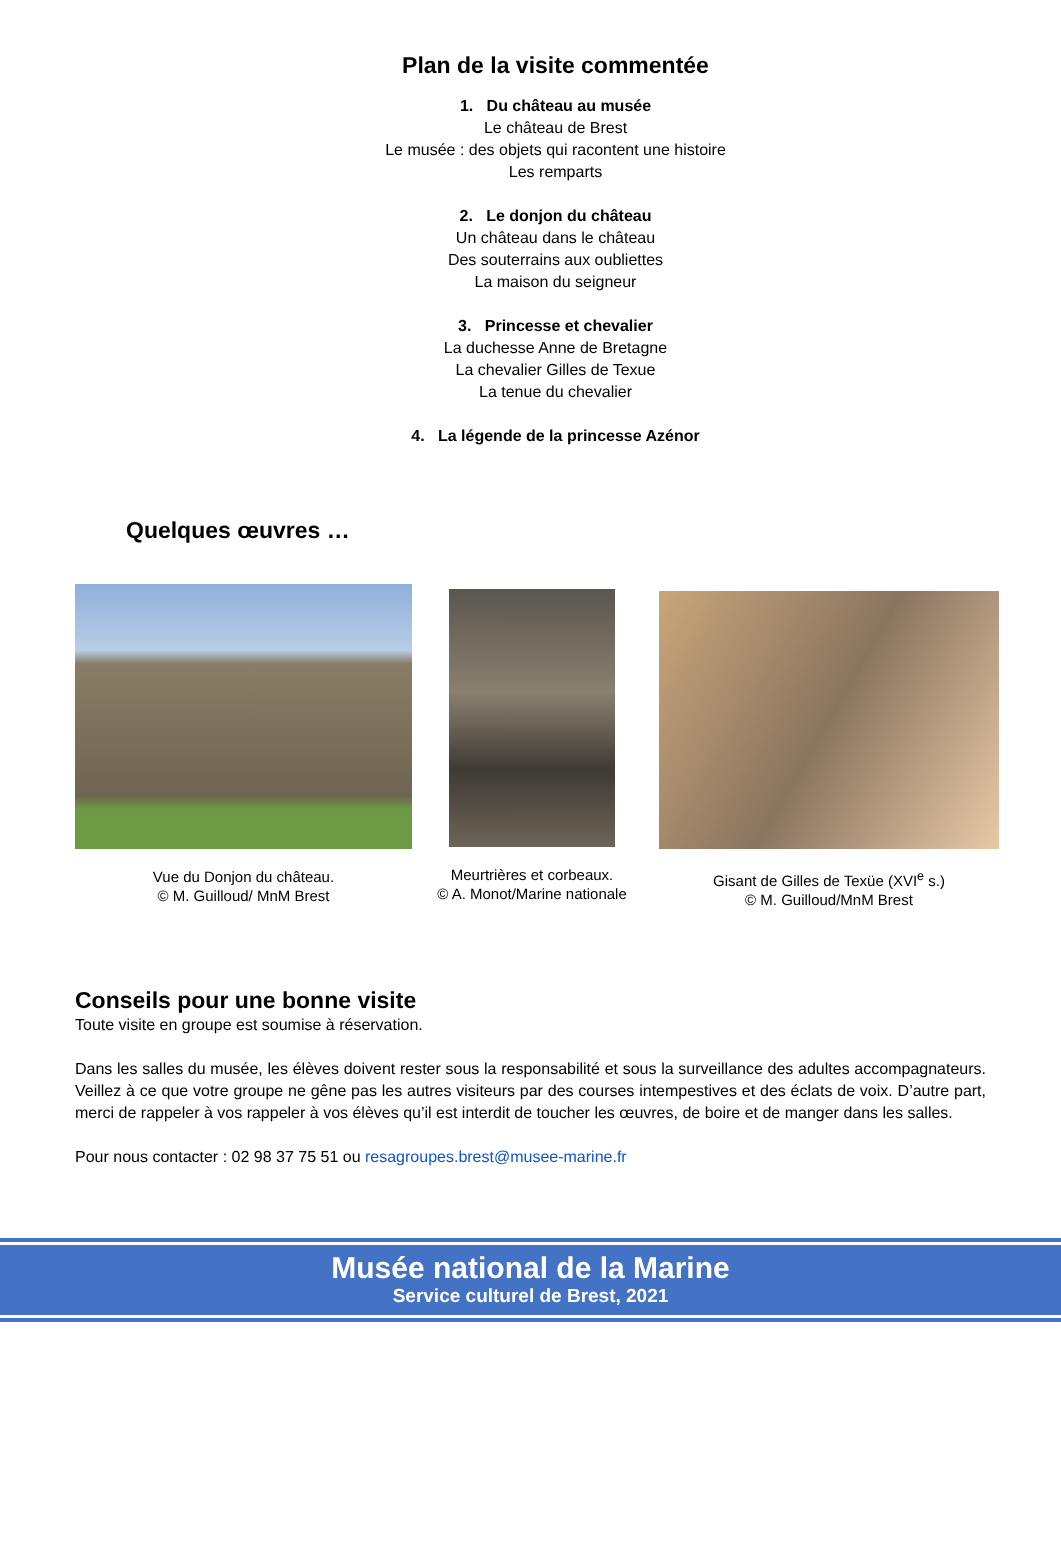Plan de la visite commentée
1. Du château au musée
Le château de Brest
Le musée : des objets qui racontent une histoire
Les remparts
2. Le donjon du château
Un château dans le château
Des souterrains aux oubliettes
La maison du seigneur
3. Princesse et chevalier
La duchesse Anne de Bretagne
La chevalier Gilles de Texue
La tenue du chevalier
4. La légende de la princesse Azénor
Quelques œuvres …
Vue du Donjon du château.
© M. Guilloud/ MnM Brest
Meurtrières et corbeaux.
© A. Monot/Marine nationale
Gisant de Gilles de Texüe (XVI<sup>e</sup> s.)
© M. Guilloud/MnM Brest
Conseils pour une bonne visite
Toute visite en groupe est soumise à réservation.
Dans les salles du musée, les élèves doivent rester sous la responsabilité et sous la surveillance des adultes accompagnateurs. Veillez à ce que votre groupe ne gêne pas les autres visiteurs par des courses intempestives et des éclats de voix. D’autre part, merci de rappeler à vos rappeler à vos élèves qu’il est interdit de toucher les œuvres, de boire et de manger dans les salles.
Pour nous contacter : 02 98 37 75 51 ou resagroupes.brest@musee-marine.fr
Musée national de la Marine
Service culturel de Brest, 2021